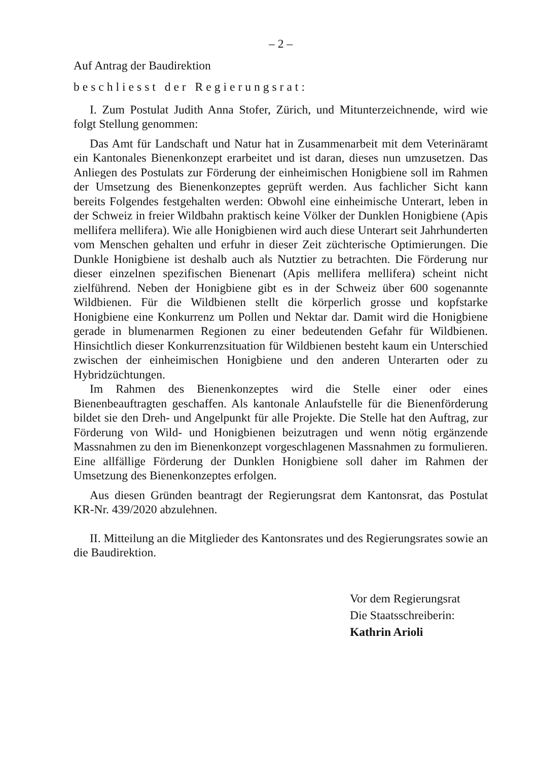– 2 –
Auf Antrag der Baudirektion
beschliesst der Regierungsrat:
I. Zum Postulat Judith Anna Stofer, Zürich, und Mitunterzeichnende, wird wie folgt Stellung genommen:
Das Amt für Landschaft und Natur hat in Zusammenarbeit mit dem Veterinäramt ein Kantonales Bienenkonzept erarbeitet und ist daran, dieses nun umzusetzen. Das Anliegen des Postulats zur Förderung der einheimischen Honigbiene soll im Rahmen der Umsetzung des Bienenkonzeptes geprüft werden. Aus fachlicher Sicht kann bereits Folgendes festgehalten werden: Obwohl eine einheimische Unterart, leben in der Schweiz in freier Wildbahn praktisch keine Völker der Dunklen Honigbiene (Apis mellifera mellifera). Wie alle Honigbienen wird auch diese Unterart seit Jahrhunderten vom Menschen gehalten und erfuhr in dieser Zeit züchterische Optimierungen. Die Dunkle Honigbiene ist deshalb auch als Nutztier zu betrachten. Die Förderung nur dieser einzelnen spezifischen Bienenart (Apis mellifera mellifera) scheint nicht zielführend. Neben der Honigbiene gibt es in der Schweiz über 600 sogenannte Wildbienen. Für die Wildbienen stellt die körperlich grosse und kopfstarke Honigbiene eine Konkurrenz um Pollen und Nektar dar. Damit wird die Honigbiene gerade in blumenarmen Regionen zu einer bedeutenden Gefahr für Wildbienen. Hinsichtlich dieser Konkurrenzsituation für Wildbienen besteht kaum ein Unterschied zwischen der einheimischen Honigbiene und den anderen Unterarten oder zu Hybridzüchtungen.
Im Rahmen des Bienenkonzeptes wird die Stelle einer oder eines Bienenbeauftragten geschaffen. Als kantonale Anlaufstelle für die Bienenförderung bildet sie den Dreh- und Angelpunkt für alle Projekte. Die Stelle hat den Auftrag, zur Förderung von Wild- und Honigbienen beizutragen und wenn nötig ergänzende Massnahmen zu den im Bienenkonzept vorgeschlagenen Massnahmen zu formulieren. Eine allfällige Förderung der Dunklen Honigbiene soll daher im Rahmen der Umsetzung des Bienenkonzeptes erfolgen.
Aus diesen Gründen beantragt der Regierungsrat dem Kantonsrat, das Postulat KR-Nr. 439/2020 abzulehnen.
II. Mitteilung an die Mitglieder des Kantonsrates und des Regierungsrates sowie an die Baudirektion.
Vor dem Regierungsrat
Die Staatsschreiberin:
Kathrin Arioli